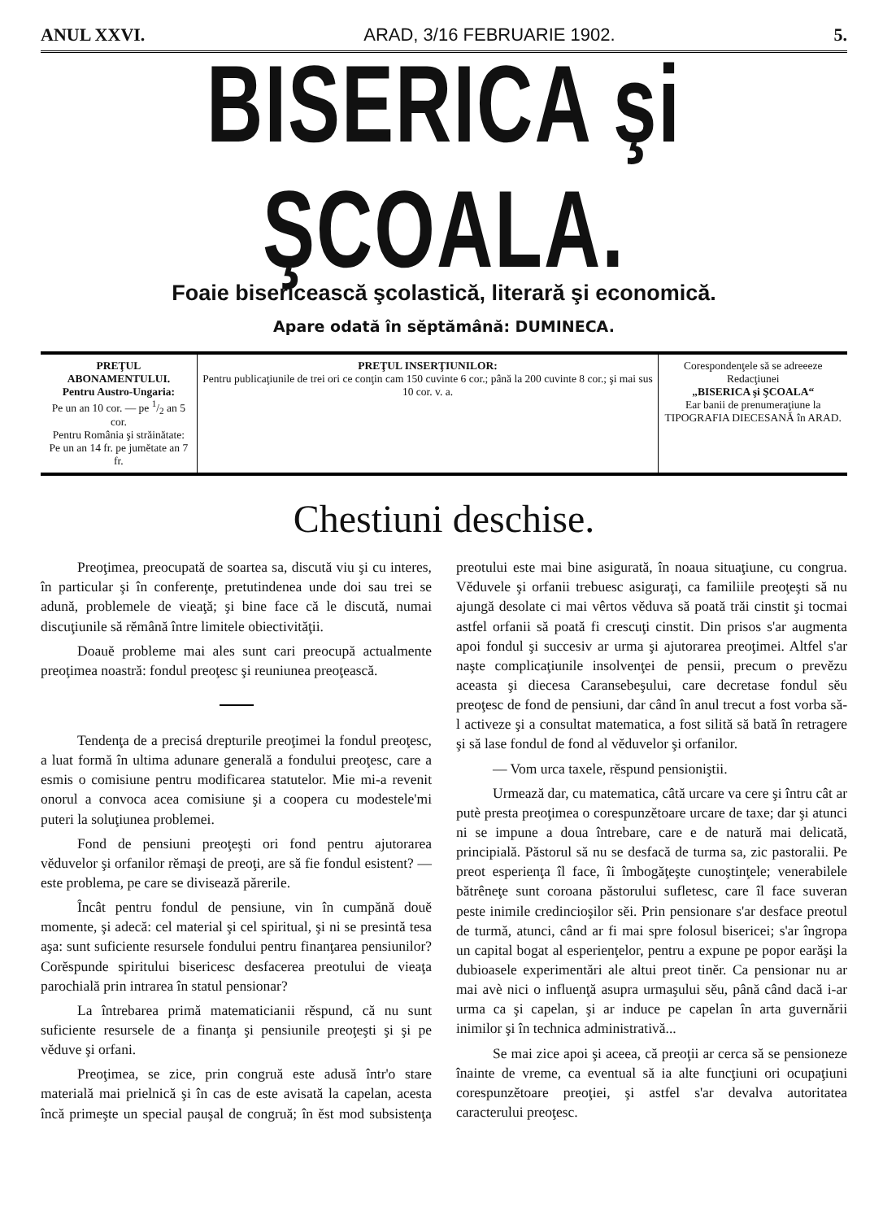ANUL XXVI. ARAD, 3/16 FEBRUARIE 1902. 5.
BISERICA şi ŞCOALA.
Foaie bisericească şcolastică, literară şi economică.
Apare odată în sĕptămână: DUMINECA.
| PREŢUL ABONAMENTULUI. Pentru Austro-Ungaria: Pe un an 10 cor. — pe 1/2 an 5 cor. Pentru România şi străinătate: Pe un an 14 fr. pe jumĕtate an 7 fr. | PREŢUL INSERŢIUNILOR: Pentru publicaţiunile de trei ori ce conţin cam 150 cuvinte 6 cor.; până la 200 cuvinte 8 cor.; şi mai sus 10 cor. v. a. | Corespondenţele să se adreeeze Redacţiunei „BISERICA şi ŞCOALA“ Ear banii de prenumeraţiune la TIPOGRAFIA DIECESANĂ în ARAD. |
Chestiuni deschise.
Preoţimea, preocupată de soartea sa, discută viu şi cu interes, în particular şi în conferenţe, pretutindenea unde doi sau trei se adună, problemele de vieaţă; şi bine face că le discută, numai discuţiunile să rĕmână între limitele obiectivităţii.
Doauĕ probleme mai ales sunt cari preocupă actualmente preoţimea noastră: fondul preoţesc şi reuniunea preoţească.
Tendenţa de a precisá drepturile preoţimei la fondul preoţesc, a luat formă în ultima adunare generală a fondului preoţesc, care a esmis o comisiune pentru modificarea statutelor. Mie mi-a revenit onorul a convoca acea comisiune şi a coopera cu modestele'mi puteri la soluţiunea problemei.
Fond de pensiuni preoţeşti ori fond pentru ajutorarea vĕduvelor şi orfanilor rĕmaşi de preoţi, are să fie fondul esistent? — este problema, pe care se divisează părerile.
Încât pentru fondul de pensiune, vin în cumpănă douĕ momente, şi adecă: cel material şi cel spiritual, şi ni se presintă tesa aşa: sunt suficiente resursele fondului pentru finanţarea pensiunilor? Corĕspunde spiritului bisericesc desfacerea preotului de vieaţa parochială prin intrarea în statul pensionar?
La întrebarea primă matematicianii rĕspund, că nu sunt suficiente resursele de a finanţa şi pensiunile preoţeşti şi şi pe vĕduve şi orfani.
Preoţimea, se zice, prin congruă este adusă într'o stare materială mai prielnică şi în cas de este avisată la capelan, acesta încă primeşte un special pauşal de congruă; în ĕst mod subsistenţa preotului este mai bine asigurată, în noaua situaţiune, cu congrua. Vĕduvele şi orfanii trebuesc asiguraţi, ca familiile preoţeşti să nu ajungă desolate ci mai vêrtos vĕduva să poată trăi cinstit şi tocmai astfel orfanii să poată fi crescuţi cinstit. Din prisos s'ar augmenta apoi fondul şi succesiv ar urma şi ajutorarea preoţimei. Altfel s'ar naşte complicaţiunile insolvenţei de pensii, precum o prevĕzu aceasta şi diecesa Caransebeşului, care decretase fondul sĕu preoţesc de fond de pensiuni, dar când în anul trecut a fost vorba să-l activeze şi a consultat matematica, a fost silită să bată în retragere şi să lase fondul de fond al vĕduvelor şi orfanilor.
— Vom urca taxele, rĕspund pensioniştii.
Urmează dar, cu matematica, câtă urcare va cere şi întru cât ar putè presta preoţimea o corespunzĕtoare urcare de taxe; dar şi atunci ni se impune a doua întrebare, care e de natură mai delicată, principială. Păstorul să nu se desfacă de turma sa, zic pastoralii. Pe preot esperienţa îl face, îi îmbogăţeşte cunoştinţele; venerabilele bătrêneţe sunt coroana păstorului sufletesc, care îl face suveran peste inimile credincioşilor sĕi. Prin pensionare s'ar desface preotul de turmă, atunci, când ar fi mai spre folosul bisericei; s'ar îngropa un capital bogat al esperienţelor, pentru a expune pe popor earăşi la dubioasele experimentări ale altui preot tinĕr. Ca pensionar nu ar mai avè nici o influenţă asupra urmaşului sĕu, până când dacă i-ar urma ca şi capelan, şi ar induce pe capelan în arta guvernării inimilor şi în technica administrativă...
Se mai zice apoi şi aceea, că preoţii ar cerca să se pensioneze înainte de vreme, ca eventual să ia alte funcţiuni ori ocupaţiuni corespunzĕtoare preoţiei, şi astfel s'ar devalva autoritatea caracterului preoţesc.